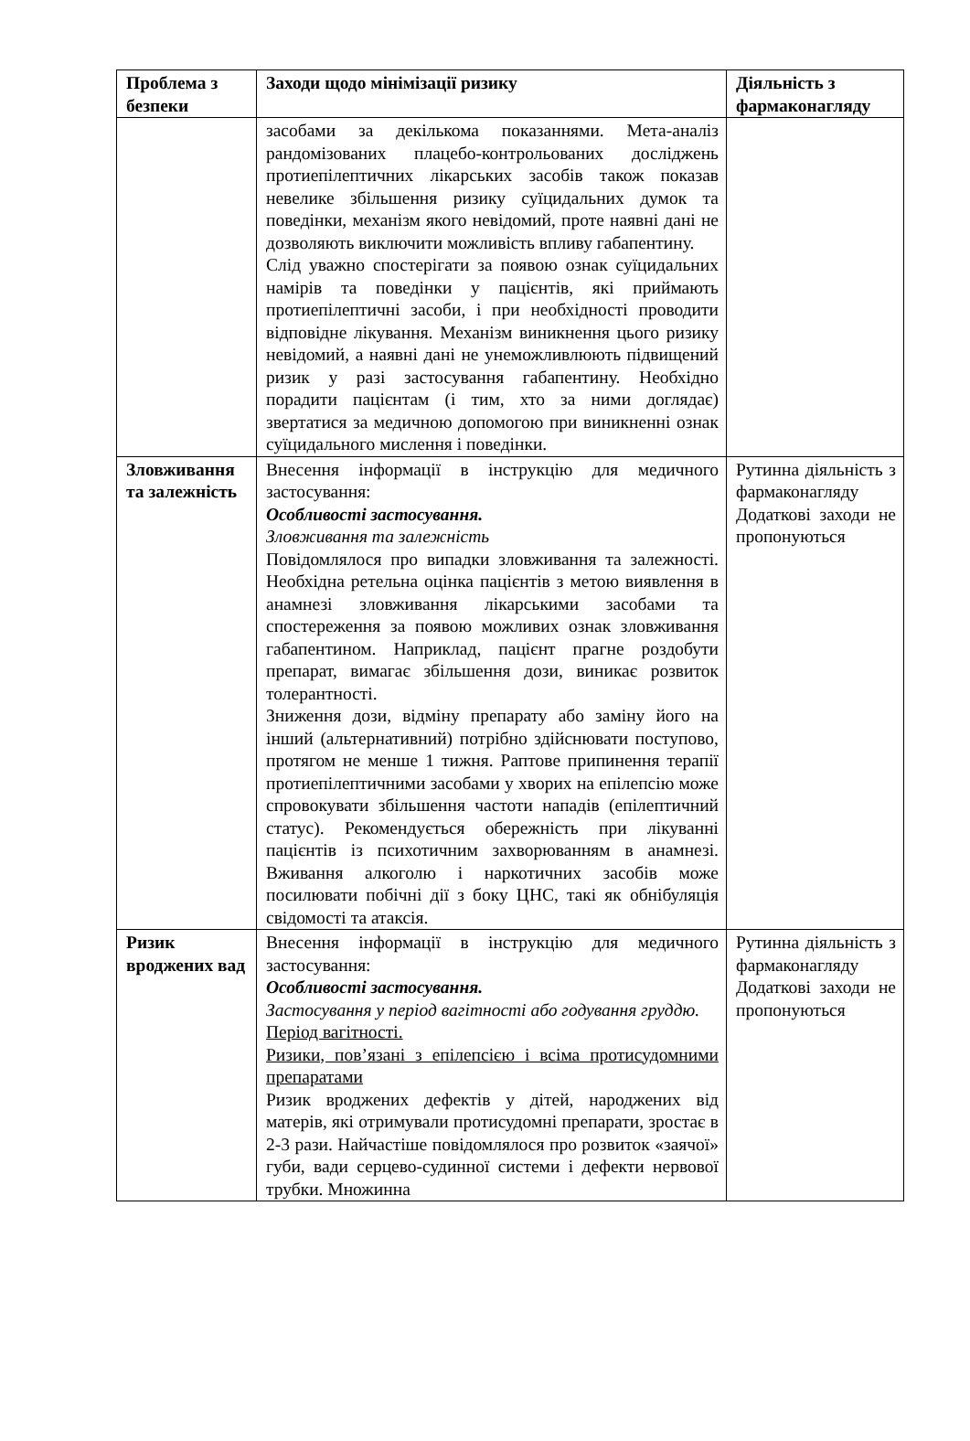| Проблема з безпеки | Заходи щодо мінімізації ризику | Діяльність з фармаконагляду |
| --- | --- | --- |
| | засобами за декількома показаннями. Мета-аналіз рандомізованих плацебо-контрольованих досліджень протиепілептичних лікарських засобів також показав невелике збільшення ризику суїцидальних думок та поведінки, механізм якого невідомий, проте наявні дані не дозволяють виключити можливість впливу габапентину. Слід уважно спостерігати за появою ознак суїцидальних намірів та поведінки у пацієнтів, які приймають протиепілептичні засоби, і при необхідності проводити відповідне лікування. Механізм виникнення цього ризику невідомий, а наявні дані не унеможливлюють підвищений ризик у разі застосування габапентину. Необхідно порадити пацієнтам (і тим, хто за ними доглядає) звертатися за медичною допомогою при виникненні ознак суїцидального мислення і поведінки. | |
| Зловживання та залежність | Внесення інформації в інструкцію для медичного застосування: Особливості застосування. Зловживання та залежність Повідомлялося про випадки зловживання та залежності. Необхідна ретельна оцінка пацієнтів з метою виявлення в анамнезі зловживання лікарськими засобами та спостереження за появою можливих ознак зловживання габапентином. Наприклад, пацієнт прагне роздобути препарат, вимагає збільшення дози, виникає розвиток толерантності. Зниження дози, відміну препарату або заміну його на інший (альтернативний) потрібно здійснювати поступово, протягом не менше 1 тижня. Раптове припинення терапії протиепілептичними засобами у хворих на епілепсію може спровокувати збільшення частоти нападів (епілептичний статус). Рекомендується обережність при лікуванні пацієнтів із психотичним захворюванням в анамнезі. Вживання алкоголю і наркотичних засобів може посилювати побічні дії з боку ЦНС, такі як обнібуляція свідомості та атаксія. | Рутинна діяльність з фармаконагляду Додаткові заходи не пропонуються |
| Ризик вроджених вад | Внесення інформації в інструкцію для медичного застосування: Особливості застосування. Застосування у період вагітності або годування груддю. Період вагітності. Ризики, пов’язані з епілепсією і всіма протисудомними препаратами Ризик вроджених дефектів у дітей, народжених від матерів, які отримували протисудомні препарати, зростає в 2-3 рази. Найчастіше повідомлялося про розвиток «заячої» губи, вади серцево-судинної системи і дефекти нервової трубки. Множинна | Рутинна діяльність з фармаконагляду Додаткові заходи не пропонуються |